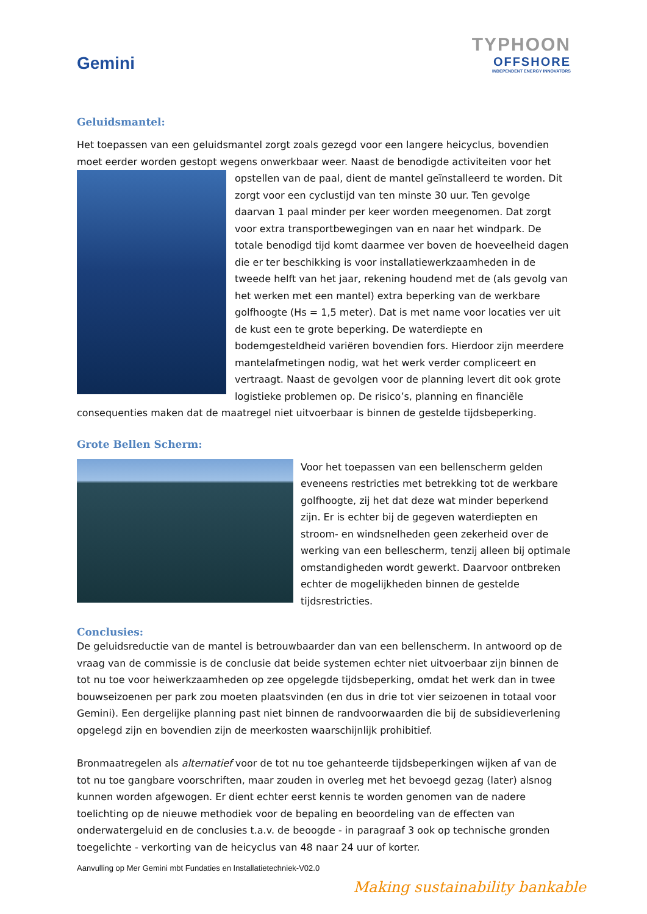Gemini
TYPHOON
OFFSHORE
INDEPENDENT ENERGY INNOVATORS
Geluidsmantel:
Het toepassen van een geluidsmantel zorgt zoals gezegd voor een langere heicyclus, bovendien moet eerder worden gestopt wegens onwerkbaar weer. Naast de benodigde activiteiten voor het opstellen van de paal, dient de mantel geïnstalleerd te worden. Dit zorgt voor een cyclustijd van ten minste 30 uur. Ten gevolge daarvan 1 paal minder per keer worden meegenomen. Dat zorgt voor extra transportbewegingen van en naar het windpark. De totale benodigd tijd komt daarmee ver boven de hoeveelheid dagen die er ter beschikking is voor installatiewerkzaamheden in de tweede helft van het jaar, rekening houdend met de (als gevolg van het werken met een mantel) extra beperking van de werkbare golfhoogte (Hs = 1,5 meter). Dat is met name voor locaties ver uit de kust een te grote beperking. De waterdiepte en bodemgesteldheid variëren bovendien fors. Hierdoor zijn meerdere mantelafmetingen nodig, wat het werk verder compliceert en vertraagt. Naast de gevolgen voor de planning levert dit ook grote logistieke problemen op. De risico’s, planning en financiële consequenties maken dat de maatregel niet uitvoerbaar is binnen de gestelde tijdsbeperking.
Grote Bellen Scherm:
Voor het toepassen van een bellenscherm gelden eveneens restricties met betrekking tot de werkbare golfhoogte, zij het dat deze wat minder beperkend zijn. Er is echter bij de gegeven waterdiepten en stroom- en windsnelheden geen zekerheid over de werking van een bellescherm, tenzij alleen bij optimale omstandigheden wordt gewerkt. Daarvoor ontbreken echter de mogelijkheden binnen de gestelde tijdsrestricties.
Conclusies:
De geluidsreductie van de mantel is betrouwbaarder dan van een bellenscherm. In antwoord op de vraag van de commissie is de conclusie dat beide systemen echter niet uitvoerbaar zijn binnen de tot nu toe voor heiwerkzaamheden op zee opgelegde tijdsbeperking, omdat het werk dan in twee bouwseizoenen per park zou moeten plaatsvinden (en dus in drie tot vier seizoenen in totaal voor Gemini). Een dergelijke planning past niet binnen de randvoorwaarden die bij de subsidieverlening opgelegd zijn en bovendien zijn de meerkosten waarschijnlijk prohibitief.
Bronmaatregelen als alternatief voor de tot nu toe gehanteerde tijdsbeperkingen wijken af van de tot nu toe gangbare voorschriften, maar zouden in overleg met het bevoegd gezag (later) alsnog kunnen worden afgewogen. Er dient echter eerst kennis te worden genomen van de nadere toelichting op de nieuwe methodiek voor de bepaling en beoordeling van de effecten van onderwatergeluid en de conclusies t.a.v. de beoogde - in paragraaf 3 ook op technische gronden toegelichte - verkorting van de heicyclus van 48 naar 24 uur of korter.
Aanvulling op Mer Gemini mbt Fundaties en Installatietechniek-V02.0
Making sustainability bankable